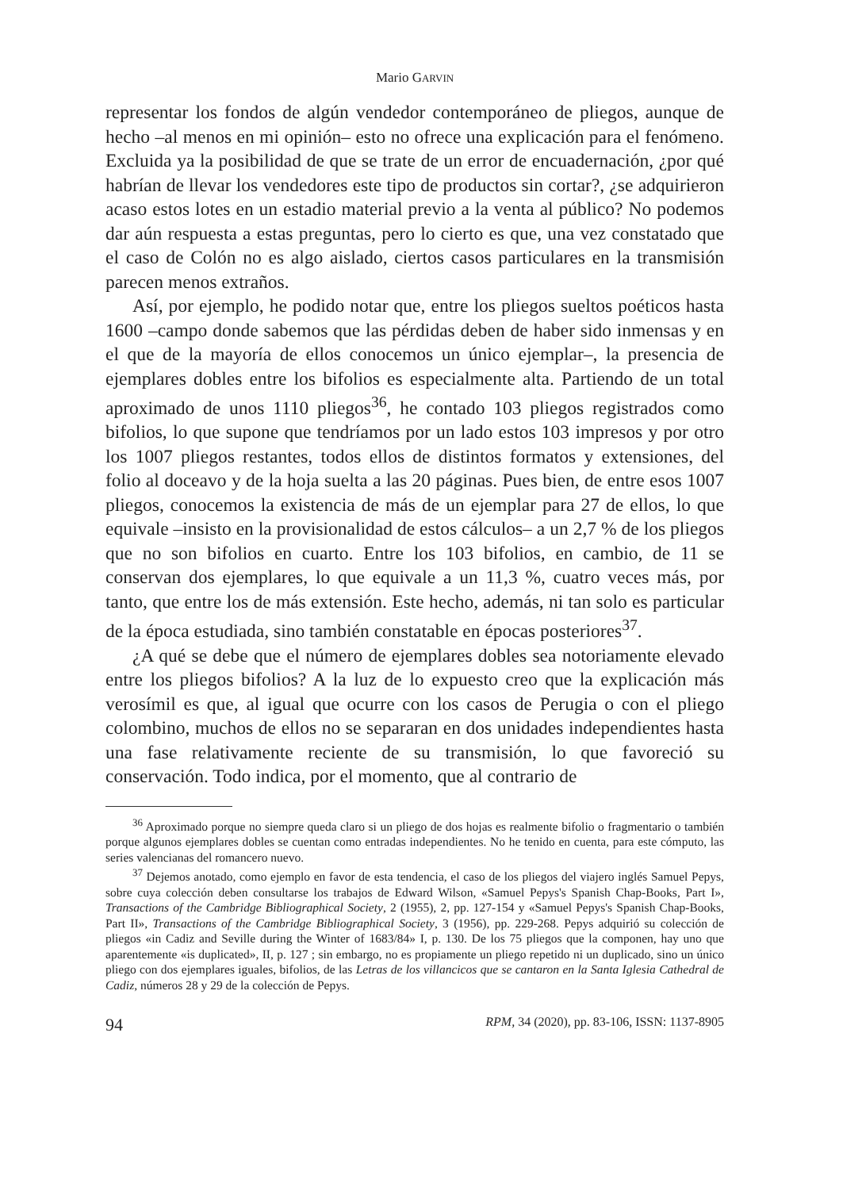Mario GARVIN
representar los fondos de algún vendedor contemporáneo de pliegos, aunque de hecho –al menos en mi opinión– esto no ofrece una explicación para el fenómeno. Excluida ya la posibilidad de que se trate de un error de encuadernación, ¿por qué habrían de llevar los vendedores este tipo de productos sin cortar?, ¿se adquirieron acaso estos lotes en un estadio material previo a la venta al público? No podemos dar aún respuesta a estas preguntas, pero lo cierto es que, una vez constatado que el caso de Colón no es algo aislado, ciertos casos particulares en la transmisión parecen menos extraños.
Así, por ejemplo, he podido notar que, entre los pliegos sueltos poéticos hasta 1600 –campo donde sabemos que las pérdidas deben de haber sido inmensas y en el que de la mayoría de ellos conocemos un único ejemplar–, la presencia de ejemplares dobles entre los bifolios es especialmente alta. Partiendo de un total aproximado de unos 1110 pliegos<sup>36</sup>, he contado 103 pliegos registrados como bifolios, lo que supone que tendríamos por un lado estos 103 impresos y por otro los 1007 pliegos restantes, todos ellos de distintos formatos y extensiones, del folio al doceavo y de la hoja suelta a las 20 páginas. Pues bien, de entre esos 1007 pliegos, conocemos la existencia de más de un ejemplar para 27 de ellos, lo que equivale –insisto en la provisionalidad de estos cálculos– a un 2,7 % de los pliegos que no son bifolios en cuarto. Entre los 103 bifolios, en cambio, de 11 se conservan dos ejemplares, lo que equivale a un 11,3 %, cuatro veces más, por tanto, que entre los de más extensión. Este hecho, además, ni tan solo es particular de la época estudiada, sino también constatable en épocas posteriores<sup>37</sup>.
¿A qué se debe que el número de ejemplares dobles sea notoriamente elevado entre los pliegos bifolios? A la luz de lo expuesto creo que la explicación más verosímil es que, al igual que ocurre con los casos de Perugia o con el pliego colombino, muchos de ellos no se separaran en dos unidades independientes hasta una fase relativamente reciente de su transmisión, lo que favoreció su conservación. Todo indica, por el momento, que al contrario de
<sup>36</sup> Aproximado porque no siempre queda claro si un pliego de dos hojas es realmente bifolio o fragmentario o también porque algunos ejemplares dobles se cuentan como entradas independientes. No he tenido en cuenta, para este cómputo, las series valencianas del romancero nuevo.
<sup>37</sup> Dejemos anotado, como ejemplo en favor de esta tendencia, el caso de los pliegos del viajero inglés Samuel Pepys, sobre cuya colección deben consultarse los trabajos de Edward Wilson, «Samuel Pepys's Spanish Chap-Books, Part I», Transactions of the Cambridge Bibliographical Society, 2 (1955), 2, pp. 127-154 y «Samuel Pepys's Spanish Chap-Books, Part II», Transactions of the Cambridge Bibliographical Society, 3 (1956), pp. 229-268. Pepys adquirió su colección de pliegos «in Cadiz and Seville during the Winter of 1683/84» I, p. 130. De los 75 pliegos que la componen, hay uno que aparentemente «is duplicated», II, p. 127 ; sin embargo, no es propiamente un pliego repetido ni un duplicado, sino un único pliego con dos ejemplares iguales, bifolios, de las Letras de los villancicos que se cantaron en la Santa Iglesia Cathedral de Cadiz, números 28 y 29 de la colección de Pepys.
94 RPM, 34 (2020), pp. 83-106, ISSN: 1137-8905